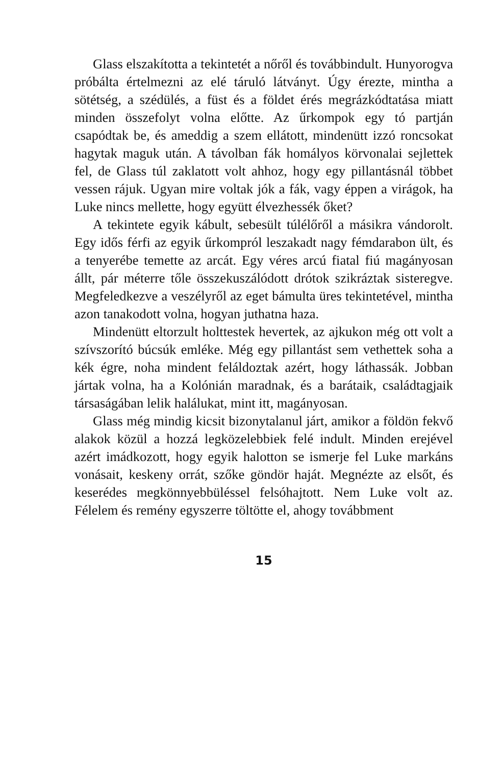Glass elszakította a tekintetét a nőről és továbbindult. Hunyorogva próbálta értelmezni az elé táruló látványt. Úgy érezte, mintha a sötétség, a szédülés, a füst és a földet érés megrázkódtatása miatt minden összefolyt volna előtte. Az űrkompok egy tó partján csapódtak be, és ameddig a szem ellátott, mindenütt izzó roncsokat hagytak maguk után. A távolban fák homályos körvonalai sejlettek fel, de Glass túl zaklatott volt ahhoz, hogy egy pillantásnál többet vessen rájuk. Ugyan mire voltak jók a fák, vagy éppen a virágok, ha Luke nincs mellette, hogy együtt élvezhessék őket?
A tekintete egyik kábult, sebesült túlélőről a másikra vándorolt. Egy idős férfi az egyik űrkompról leszakadt nagy fémdarabon ült, és a tenyerébe temette az arcát. Egy véres arcú fiatal fiú magányosan állt, pár méterre tőle összekuszálódott drótok szikráztak sisteregve. Megfeledkezve a veszélyről az eget bámulta üres tekintetével, mintha azon tanakodott volna, hogyan juthatna haza.
Mindenütt eltorzult holttestek hevertek, az ajkukon még ott volt a szívszorító búcsúk emléke. Még egy pillantást sem vethettek soha a kék égre, noha mindent feláldoztak azért, hogy láthassák. Jobban jártak volna, ha a Kolónián maradnak, és a barátaik, családtagjaik társaságában lelik halálukat, mint itt, magányosan.
Glass még mindig kicsit bizonytalanul járt, amikor a földön fekvő alakok közül a hozzá legközelebbiek felé indult. Minden erejével azért imádkozott, hogy egyik halotton se ismerje fel Luke markáns vonásait, keskeny orrát, szőke göndör haját. Megnézte az elsőt, és keserédes megkönnyebbüléssel felsóhajtott. Nem Luke volt az. Félelem és remény egyszerre töltötte el, ahogy továbbment
15